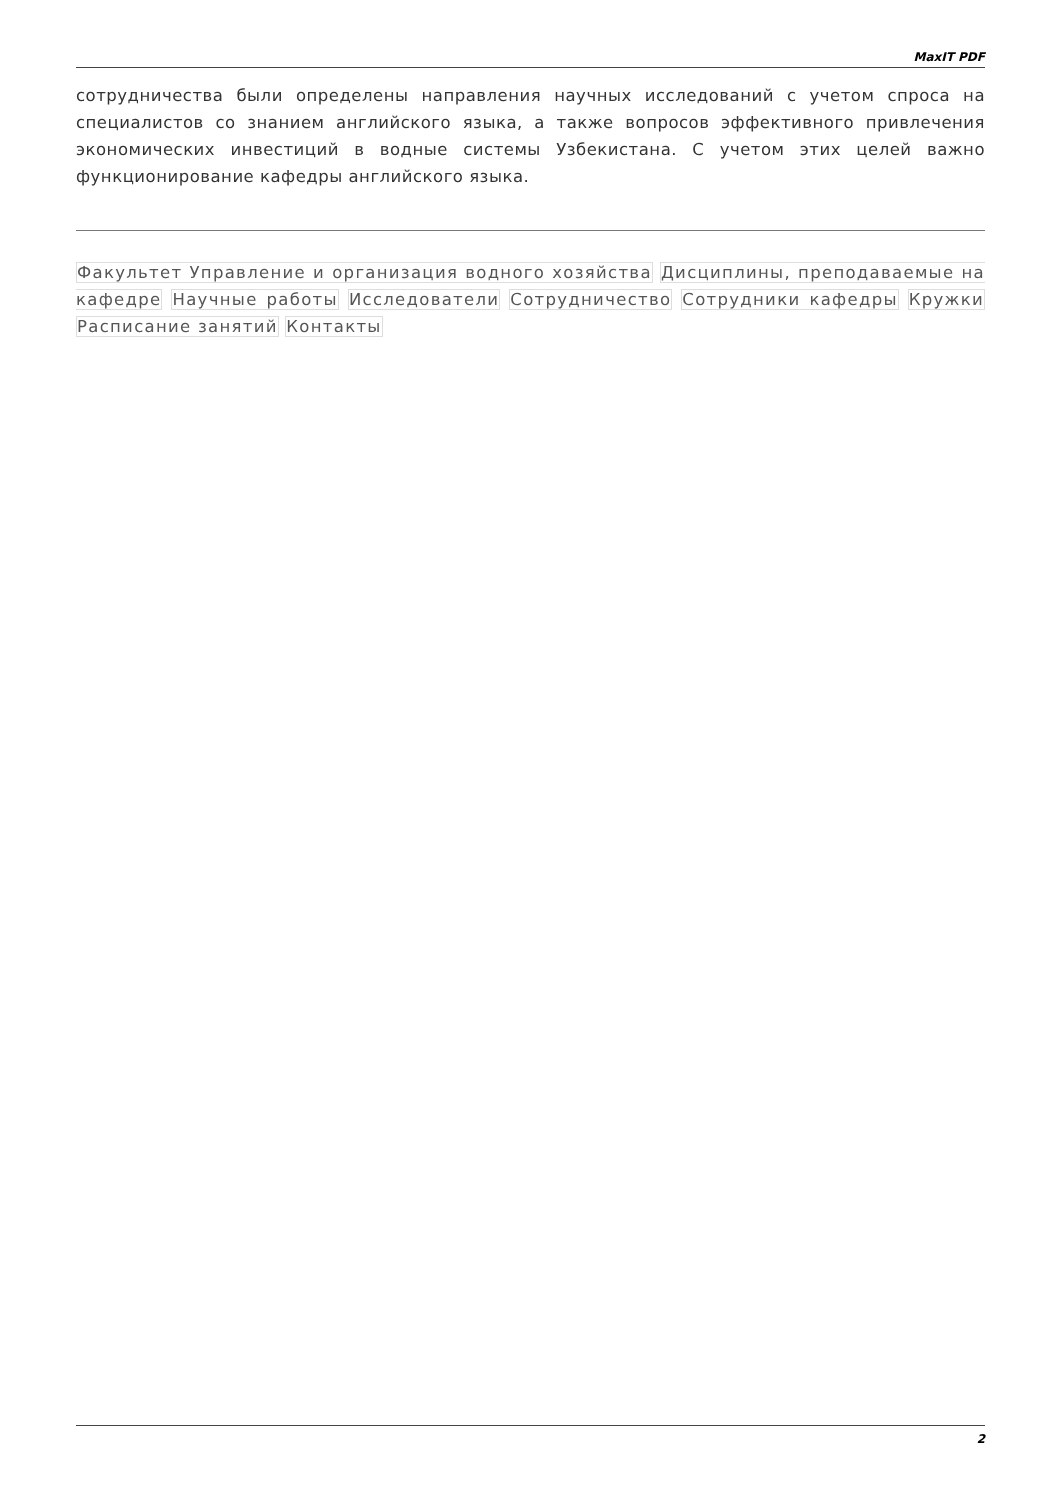MaxIT PDF
сотрудничества были определены направления научных исследований с учетом спроса на специалистов со знанием английского языка, а также вопросов эффективного привлечения экономических инвестиций в водные системы Узбекистана. С учетом этих целей важно функционирование кафедры английского языка.
Факультет Управление и организация водного хозяйства Дисциплины, преподаваемые на кафедре Научные работы Исследователи Сотрудничество Сотрудники кафедры Кружки Расписание занятий Контакты
2